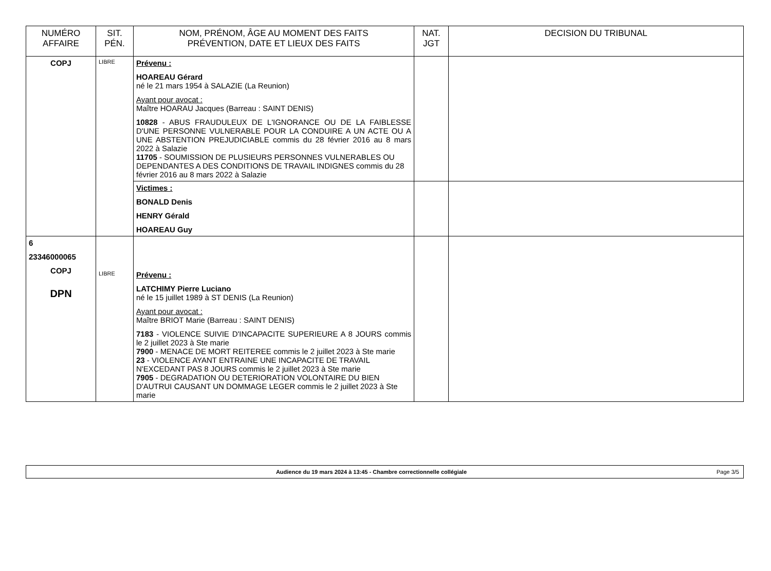| NUMÉRO AFFAIRE | SIT. PÉN. | NOM, PRÉNOM, ÂGE AU MOMENT DES FAITS PRÉVENTION, DATE ET LIEUX DES FAITS | NAT. JGT | DECISION DU TRIBUNAL |
| --- | --- | --- | --- | --- |
| COPJ | LIBRE | Prévenu : HOAREAU Gérard né le 21 mars 1954 à SALAZIE (La Reunion) Ayant pour avocat : Maître HOARAU Jacques (Barreau : SAINT DENIS) 10828 - ABUS FRAUDULEUX DE L'IGNORANCE OU DE LA FAIBLESSE D'UNE PERSONNE VULNERABLE POUR LA CONDUIRE A UN ACTE OU A UNE ABSTENTION PREJUDICIABLE commis du 28 février 2016 au 8 mars 2022 à Salazie 11705 - SOUMISSION DE PLUSIEURS PERSONNES VULNERABLES OU DEPENDANTES A DES CONDITIONS DE TRAVAIL INDIGNES commis du 28 février 2016 au 8 mars 2022 à Salazie | | |
| | | Victimes : BONALD Denis HENRY Gérald HOAREAU Guy | | |
| 6 23346000065 COPJ DPN | LIBRE | Prévenu : LATCHIMY Pierre Luciano né le 15 juillet 1989 à ST DENIS (La Reunion) Ayant pour avocat : Maître BRIOT Marie (Barreau : SAINT DENIS) 7183 - VIOLENCE SUIVIE D'INCAPACITE SUPERIEURE A 8 JOURS commis le 2 juillet 2023 à Ste marie 7900 - MENACE DE MORT REITEREE commis le 2 juillet 2023 à Ste marie 23 - VIOLENCE AYANT ENTRAINE UNE INCAPACITE DE TRAVAIL N'EXCEDANT PAS 8 JOURS commis le 2 juillet 2023 à Ste marie 7905 - DEGRADATION OU DETERIORATION VOLONTAIRE DU BIEN D'AUTRUI CAUSANT UN DOMMAGE LEGER commis le 2 juillet 2023 à Ste marie | | |
Audience du 19 mars 2024 à 13:45 - Chambre correctionnelle collégiale
Page 3/5